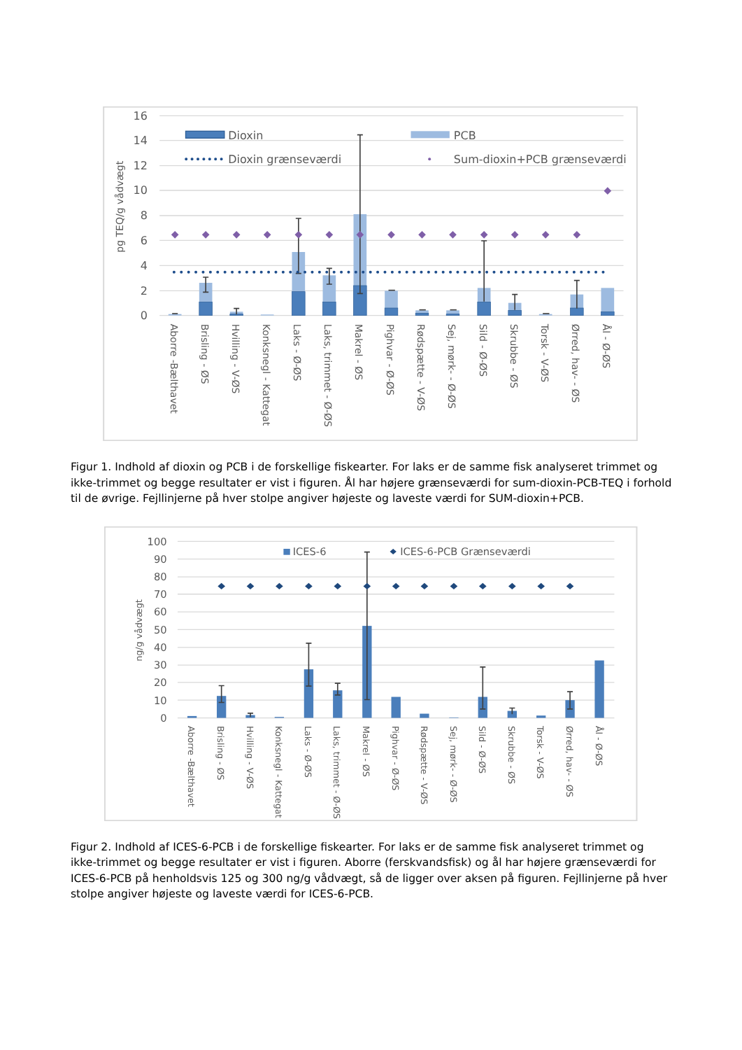16
14
12
10
8
6
4
2
0
pg TEQ/g vådvægt
Dioxin
PCB
Dioxin grænseværdi
Sum-dioxin+PCB grænseværdi
Aborre -Bælthavet
Brisling - ØS
Hvilling - V-ØS
Konksnegl - Kattegat
Laks - Ø-ØS
Laks, trimmet - Ø-ØS
Makrel - ØS
Pighvar - Ø-ØS
Rødspætte - V-ØS
Sej, mørk- - Ø-ØS
Sild - Ø-ØS
Skrubbe - ØS
Torsk - V-ØS
Ørred, hav- - ØS
Ål - Ø-ØS
Figur 1. Indhold af dioxin og PCB i de forskellige fiskearter. For laks er de samme fisk analyseret trimmet og ikke-trimmet og begge resultater er vist i figuren. Ål har højere grænseværdi for sum-dioxin-PCB-TEQ i forhold til de øvrige. Fejllinjerne på hver stolpe angiver højeste og laveste værdi for SUM-dioxin+PCB.
100
90
80
70
60
50
40
30
20
10
0
ng/g vådvægt
ICES-6
ICES-6-PCB Grænseværdi
Aborre -Bælthavet
Brisling - ØS
Hvilling - V-ØS
Konksnegl - Kattegat
Laks - Ø-ØS
Laks, trimmet - Ø-ØS
Makrel - ØS
Pighvar - Ø-ØS
Rødspætte - V-ØS
Sej, mørk- - Ø-ØS
Sild - Ø-ØS
Skrubbe - ØS
Torsk - V-ØS
Ørred, hav- - ØS
Ål - Ø-ØS
Figur 2. Indhold af ICES-6-PCB i de forskellige fiskearter. For laks er de samme fisk analyseret trimmet og ikke-trimmet og begge resultater er vist i figuren. Aborre (ferskvandsfisk) og ål har højere grænseværdi for ICES-6-PCB på henholdsvis 125 og 300 ng/g vådvægt, så de ligger over aksen på figuren. Fejllinjerne på hver stolpe angiver højeste og laveste værdi for ICES-6-PCB.